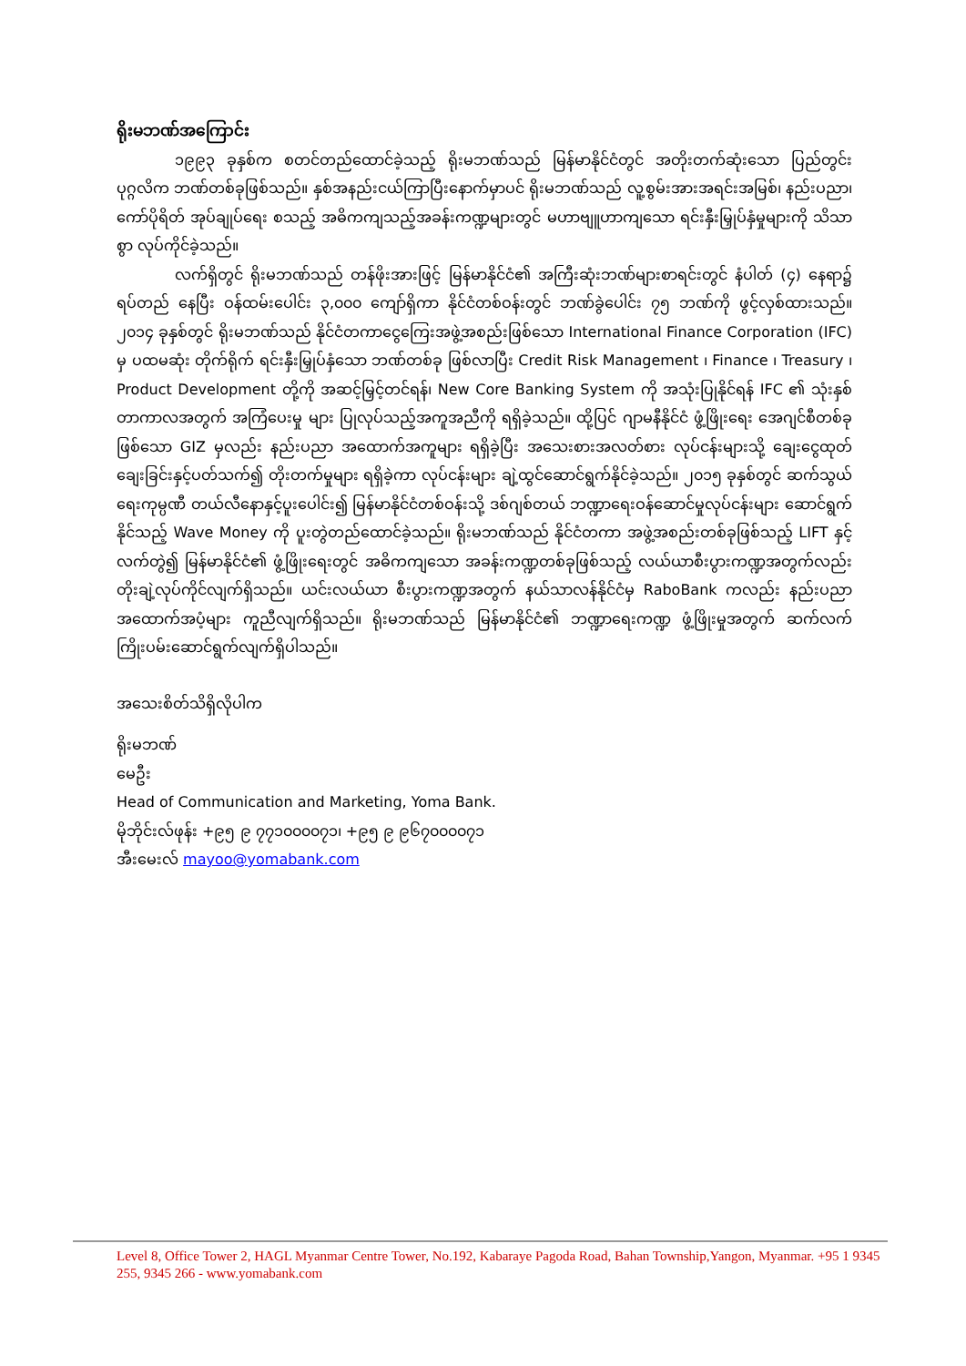ရိုးမဘဏ်အကြောင်း
၁၉၉၃ ခုနှစ်က စတင်တည်ထောင်ခဲ့သည့် ရိုးမဘဏ်သည် မြန်မာနိုင်ငံတွင် အတိုးတက်ဆုံးသော ပြည်တွင်း ပုဂ္ဂလိက ဘဏ်တစ်ခုဖြစ်သည်။ နှစ်အနည်းငယ်ကြာပြီးနောက်မှာပင် ရိုးမဘဏ်သည် လူ့စွမ်းအားအရင်းအမြစ်၊ နည်းပညာ၊ ကော်ပိုရိတ် အုပ်ချုပ်ရေး စသည့် အဓိကကျသည့်အခန်းကဏ္ဍများတွင် မဟာဗျူဟာကျသော ရင်းနှီးမြှုပ်နှံမှုများကို သိသာစွာ လုပ်ကိုင်ခဲ့သည်။
လက်ရှိတွင် ရိုးမဘဏ်သည် တန်ဖိုးအားဖြင့် မြန်မာနိုင်ငံ၏ အကြီးဆုံးဘဏ်များစာရင်းတွင် နံပါတ် (၄) နေရာ၌ ရပ်တည် နေပြီး ဝန်ထမ်းပေါင်း ၃,၀၀၀ ကျော်ရှိကာ နိုင်ငံတစ်ဝန်းတွင် ဘဏ်ခွဲပေါင်း ၇၅ ဘဏ်ကို ဖွင့်လှစ်ထားသည်။ ၂၀၁၄ ခုနှစ်တွင် ရိုးမဘဏ်သည် နိုင်ငံတကာငွေကြေးအဖွဲ့အစည်းဖြစ်သော International Finance Corporation (IFC) မှ ပထမဆုံး တိုက်ရိုက် ရင်းနှီးမြှုပ်နှံသော ဘဏ်တစ်ခု ဖြစ်လာပြီး Credit Risk Management ၊ Finance ၊ Treasury ၊ Product Development တို့ကို အဆင့်မြှင့်တင်ရန်၊ New Core Banking System ကို အသုံးပြုနိုင်ရန် IFC ၏ သုံးနှစ်တာကာလအတွက် အကြံပေးမှု များ ပြုလုပ်သည့်အကူအညီကို ရရှိခဲ့သည်။ ထို့ပြင် ဂျာမနီနိုင်ငံ ဖွံ့ဖြိုးရေး အေဂျင်စီတစ်ခုဖြစ်သော GIZ မှလည်း နည်းပညာ အထောက်အကူများ ရရှိခဲ့ပြီး အသေးစားအလတ်စား လုပ်ငန်းများသို့ ချေးငွေထုတ်ချေးခြင်းနှင့်ပတ်သက်၍ တိုးတက်မှုများ ရရှိခဲ့ကာ လုပ်ငန်းများ ချဲ့ထွင်ဆောင်ရွက်နိုင်ခဲ့သည်။ ၂၀၁၅ ခုနှစ်တွင် ဆက်သွယ်ရေးကုမ္ပဏီ တယ်လီနောနှင့်ပူးပေါင်း၍ မြန်မာနိုင်ငံတစ်ဝန်းသို့ ဒစ်ဂျစ်တယ် ဘဏ္ဍာရေးဝန်ဆောင်မှုလုပ်ငန်းများ ဆောင်ရွက်နိုင်သည့် Wave Money ကို ပူးတွဲတည်ထောင်ခဲ့သည်။ ရိုးမဘဏ်သည် နိုင်ငံတကာ အဖွဲ့အစည်းတစ်ခုဖြစ်သည့် LIFT နှင့် လက်တွဲ၍ မြန်မာနိုင်ငံ၏ ဖွံ့ဖြိုးရေးတွင် အဓိကကျသော အခန်းကဏ္ဍတစ်ခုဖြစ်သည့် လယ်ယာစီးပွားကဏ္ဍအတွက်လည်း တိုးချဲ့လုပ်ကိုင်လျက်ရှိသည်။ ယင်းလယ်ယာ စီးပွားကဏ္ဍအတွက် နယ်သာလန်နိုင်ငံမှ RaboBank ကလည်း နည်းပညာအထောက်အပံ့များ ကူညီလျက်ရှိသည်။ ရိုးမဘဏ်သည် မြန်မာနိုင်ငံ၏ ဘဏ္ဍာရေးကဏ္ဍ ဖွံ့ဖြိုးမှုအတွက် ဆက်လက်ကြိုးပမ်းဆောင်ရွက်လျက်ရှိပါသည်။
အသေးစိတ်သိရှိလိုပါက
ရိုးမဘဏ်
မေဦး
Head of Communication and Marketing, Yoma Bank.
မိုဘိုင်းလ်ဖုန်း +၉၅ ၉ ၇၇၁၀၀၀၀၇၁၊ +၉၅ ၉ ၉၆၇၀၀၀၀၇၁
အီးမေးလ် mayoo@yomabank.com
Level 8, Office Tower 2, HAGL Myanmar Centre Tower, No.192, Kabaraye Pagoda Road, Bahan Township,Yangon, Myanmar. +95 1 9345 255, 9345 266 - www.yomabank.com